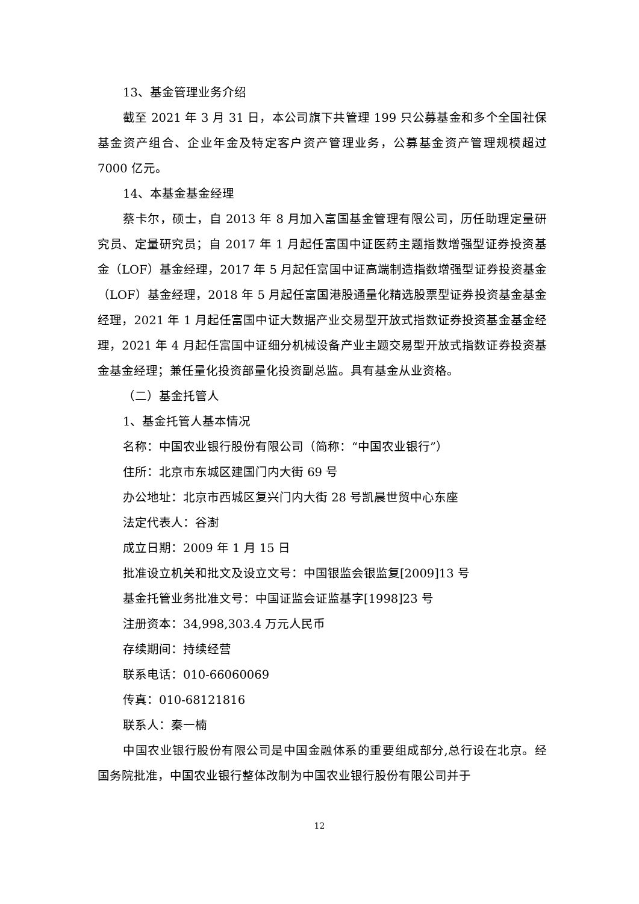13、基金管理业务介绍
截至 2021 年 3 月 31 日，本公司旗下共管理 199 只公募基金和多个全国社保基金资产组合、企业年金及特定客户资产管理业务，公募基金资产管理规模超过 7000 亿元。
14、本基金基金经理
蔡卡尔，硕士，自 2013 年 8 月加入富国基金管理有限公司，历任助理定量研究员、定量研究员；自 2017 年 1 月起任富国中证医药主题指数增强型证券投资基金（LOF）基金经理，2017 年 5 月起任富国中证高端制造指数增强型证券投资基金（LOF）基金经理，2018 年 5 月起任富国港股通量化精选股票型证券投资基金基金经理，2021 年 1 月起任富国中证大数据产业交易型开放式指数证券投资基金基金经理，2021 年 4 月起任富国中证细分机械设备产业主题交易型开放式指数证券投资基金基金经理；兼任量化投资部量化投资副总监。具有基金从业资格。
（二）基金托管人
1、基金托管人基本情况
名称：中国农业银行股份有限公司（简称：“中国农业银行”）
住所：北京市东城区建国门内大街 69 号
办公地址：北京市西城区复兴门内大街 28 号凯晨世贸中心东座
法定代表人：谷澍
成立日期：2009 年 1 月 15 日
批准设立机关和批文及设立文号：中国银监会银监复[2009]13 号
基金托管业务批准文号：中国证监会证监基字[1998]23 号
注册资本：34,998,303.4 万元人民币
存续期间：持续经营
联系电话：010-66060069
传真：010-68121816
联系人：秦一楠
中国农业银行股份有限公司是中国金融体系的重要组成部分,总行设在北京。经国务院批准，中国农业银行整体改制为中国农业银行股份有限公司并于
12